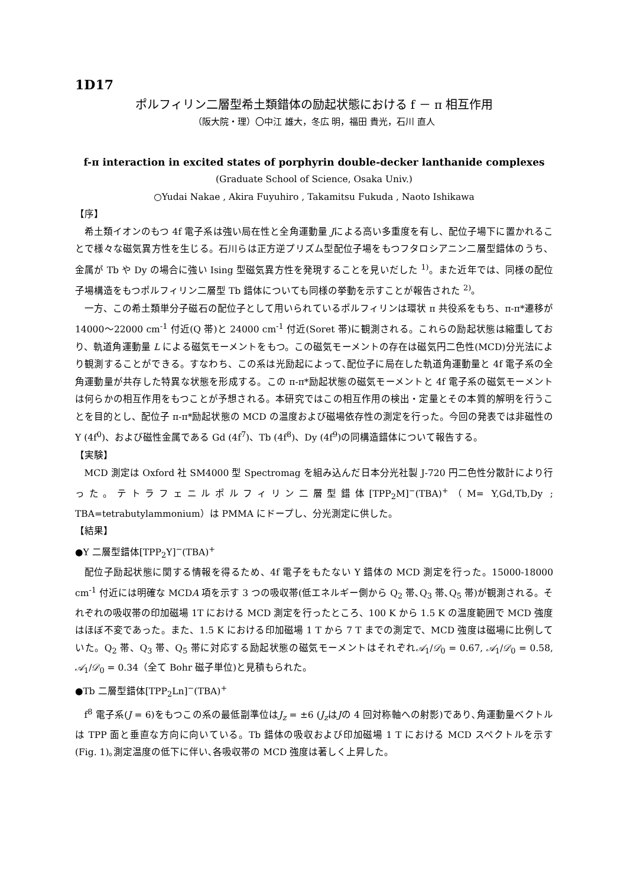1D17
ポルフィリン二層型希土類錯体の励起状態における f － π 相互作用
（阪大院・理）〇中江 雄大，冬広 明，福田 貴光，石川 直人
f-π interaction in excited states of porphyrin double-decker lanthanide complexes
(Graduate School of Science, Osaka Univ.)
○Yudai Nakae , Akira Fuyuhiro , Takamitsu Fukuda , Naoto Ishikawa
【序】
希土類イオンのもつ 4f 電子系は強い局在性と全角運動量 Jによる高い多重度を有し、配位子場下に置かれることで様々な磁気異方性を生じる。石川らは正方逆プリズム型配位子場をもつフタロシアニン二層型錯体のうち、金属が Tb や Dy の場合に強い Ising 型磁気異方性を発現することを見いだした <sup>1)</sup>。また近年では、同様の配位子場構造をもつポルフィリン二層型 Tb 錯体についても同様の挙動を示すことが報告された <sup>2)</sup>。
一方、この希土類単分子磁石の配位子として用いられているポルフィリンは環状 π 共役系をもち、π-π*遷移が 14000～22000 cm<sup>-1</sup> 付近(Q 帯)と 24000 cm<sup>-1</sup> 付近(Soret 帯)に観測される。これらの励起状態は縮重しており、軌道角運動量 L による磁気モーメントをもつ。この磁気モーメントの存在は磁気円二色性(MCD)分光法により観測することができる。すなわち、この系は光励起によって､配位子に局在した軌道角運動量と 4f 電子系の全角運動量が共存した特異な状態を形成する。この π-π*励起状態の磁気モーメントと 4f 電子系の磁気モーメントは何らかの相互作用をもつことが予想される。本研究ではこの相互作用の検出・定量とその本質的解明を行うことを目的とし、配位子 π-π*励起状態の MCD の温度および磁場依存性の測定を行った。今回の発表では非磁性の Y (4f<sup>0</sup>)、および磁性金属である Gd (4f<sup>7</sup>)、Tb (4f<sup>8</sup>)、Dy (4f<sup>9</sup>)の同構造錯体について報告する。
【実験】
MCD 測定は Oxford 社 SM4000 型 Spectromag を組み込んだ日本分光社製 J-720 円二色性分散計により行った。テトラフェニルポルフィリン二層型錯体[TPP<sub>2</sub>M]<sup>−</sup>(TBA)<sup>+</sup>（M= Y,Gd,Tb,Dy ; TBA=tetrabutylammonium）は PMMA にドープし、分光測定に供した。
【結果】
●Y 二層型錯体[TPP<sub>2</sub>Y]<sup>−</sup>(TBA)<sup>+</sup>
配位子励起状態に関する情報を得るため、4f 電子をもたない Y 錯体の MCD 測定を行った。15000-18000 cm<sup>-1</sup> 付近には明確な MCDA 項を示す 3 つの吸収帯(低エネルギー側から Q<sub>2</sub> 帯､Q<sub>3</sub> 帯､Q<sub>5</sub> 帯)が観測される。それぞれの吸収帯の印加磁場 1T における MCD 測定を行ったところ、100 K から 1.5 K の温度範囲で MCD 強度はほぼ不変であった。また、1.5 K における印加磁場 1 T から 7 T までの測定で、MCD 強度は磁場に比例していた。Q<sub>2</sub> 帯、Q<sub>3</sub> 帯、Q<sub>5</sub> 帯に対応する励起状態の磁気モーメントはそれぞれ𝒜<sub>1</sub>/𝒟<sub>0</sub> = 0.67, 𝒜<sub>1</sub>/𝒟<sub>0</sub> = 0.58, 𝒜<sub>1</sub>/𝒟<sub>0</sub> = 0.34（全て Bohr 磁子単位)と見積もられた。
●Tb 二層型錯体[TPP<sub>2</sub>Ln]<sup>−</sup>(TBA)<sup>+</sup>
f<sup>8</sup> 電子系(J = 6)をもつこの系の最低副準位はJ<sub>z</sub> = ±6 (J<sub>z</sub>はJの 4 回対称軸への射影)であり､角運動量ベクトルは TPP 面と垂直な方向に向いている。Tb 錯体の吸収および印加磁場 1 T における MCD スペクトルを示す(Fig. 1)｡測定温度の低下に伴い､各吸収帯の MCD 強度は著しく上昇した。